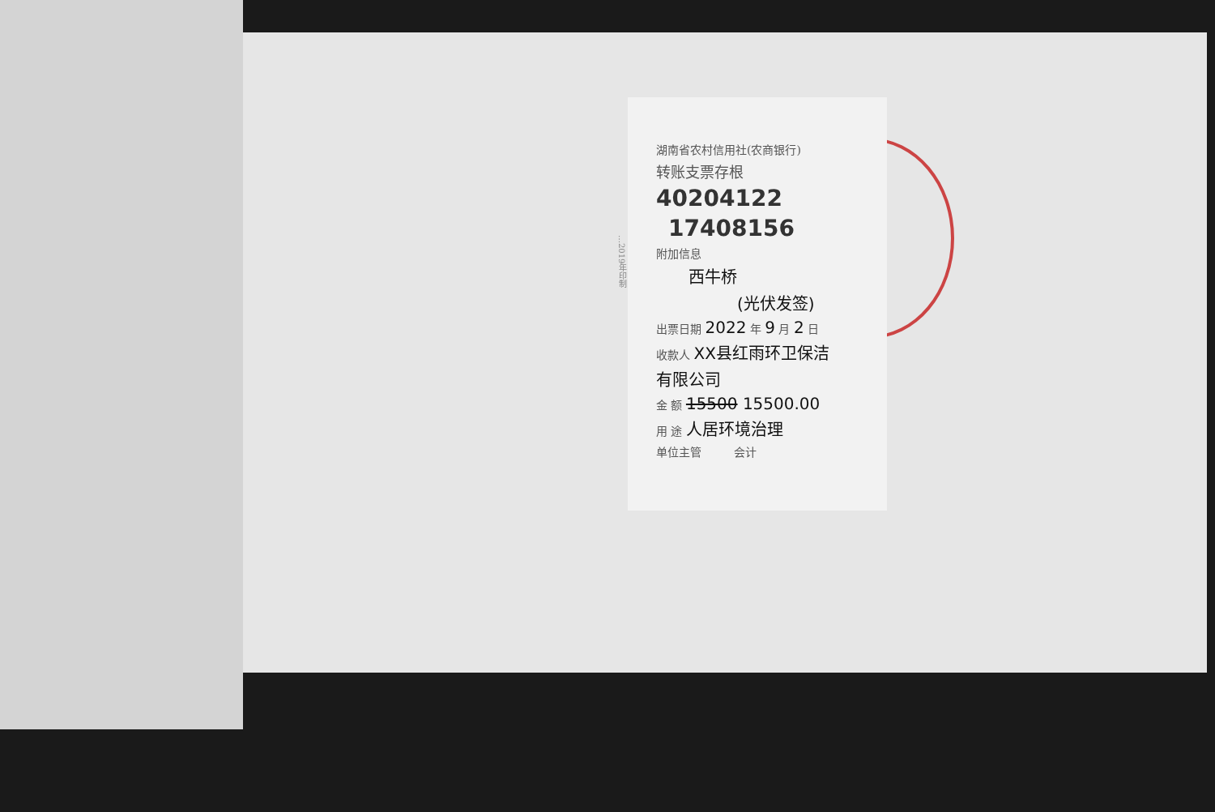…2019年印制
湖南省农村信用社(农商银行)
转账支票存根
40204122
17408156
附加信息
西牛桥
(光伏发签)
出票日期 2022 年 9 月 2 日
收款人 XX县红雨环卫保洁
有限公司
金 额 15500 15500.00
用 途 人居环境治理
单位主管 会计